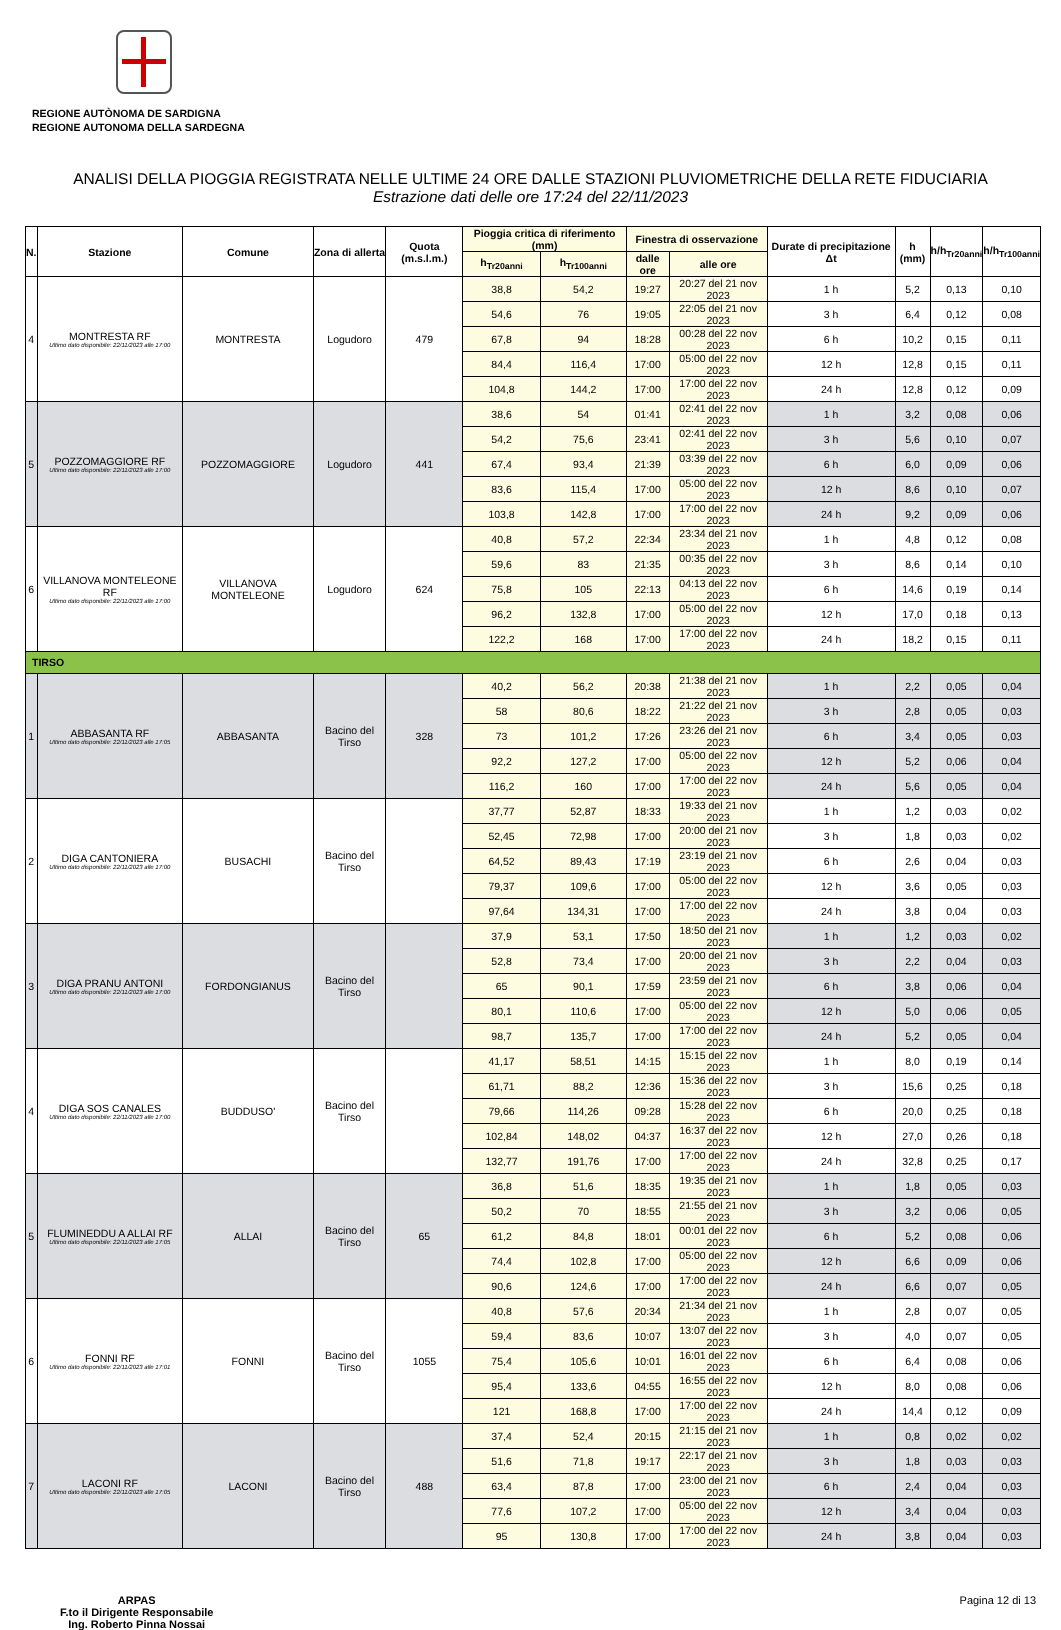REGIONE AUTÒNOMA DE SARDIGNA
REGIONE AUTONOMA DELLA SARDEGNA
ANALISI DELLA PIOGGIA REGISTRATA NELLE ULTIME 24 ORE DALLE STAZIONI PLUVIOMETRICHE DELLA RETE FIDUCIARIA
Estrazione dati delle ore 17:24 del 22/11/2023
| N. | Stazione | Comune | Zona di allerta | Quota (m.s.l.m.) | Pioggia critica di riferimento (mm) | | Finestra di osservazione | | Durate di precipitazione Δt | h (mm) | h/h<sub>Tr20anni</sub> | h/h<sub>Tr100anni</sub> |
| --- | --- | --- | --- | --- | --- | --- | --- | --- | --- | --- | --- | --- |
| | | | | | h<sub>Tr20anni</sub> | h<sub>Tr100anni</sub> | dalle ore | alle ore | | | | |
| 4 | MONTRESTA RF Ultimo dato disponibile: 22/11/2023 alle 17:00 | MONTRESTA | Logudoro | 479 | 38,8 | 54,2 | 19:27 | 20:27 del 21 nov 2023 | 1 h | 5,2 | 0,13 | 0,10 |
| | | | | | 54,6 | 76 | 19:05 | 22:05 del 21 nov 2023 | 3 h | 6,4 | 0,12 | 0,08 |
| | | | | | 67,8 | 94 | 18:28 | 00:28 del 22 nov 2023 | 6 h | 10,2 | 0,15 | 0,11 |
| | | | | | 84,4 | 116,4 | 17:00 | 05:00 del 22 nov 2023 | 12 h | 12,8 | 0,15 | 0,11 |
| | | | | | 104,8 | 144,2 | 17:00 | 17:00 del 22 nov 2023 | 24 h | 12,8 | 0,12 | 0,09 |
| 5 | POZZOMAGGIORE RF Ultimo dato disponibile: 22/11/2023 alle 17:00 | POZZOMAGGIORE | Logudoro | 441 | 38,6 | 54 | 01:41 | 02:41 del 22 nov 2023 | 1 h | 3,2 | 0,08 | 0,06 |
| | | | | | 54,2 | 75,6 | 23:41 | 02:41 del 22 nov 2023 | 3 h | 5,6 | 0,10 | 0,07 |
| | | | | | 67,4 | 93,4 | 21:39 | 03:39 del 22 nov 2023 | 6 h | 6,0 | 0,09 | 0,06 |
| | | | | | 83,6 | 115,4 | 17:00 | 05:00 del 22 nov 2023 | 12 h | 8,6 | 0,10 | 0,07 |
| | | | | | 103,8 | 142,8 | 17:00 | 17:00 del 22 nov 2023 | 24 h | 9,2 | 0,09 | 0,06 |
| 6 | VILLANOVA MONTELEONE RF Ultimo dato disponibile: 22/11/2023 alle 17:00 | VILLANOVA MONTELEONE | Logudoro | 624 | 40,8 | 57,2 | 22:34 | 23:34 del 21 nov 2023 | 1 h | 4,8 | 0,12 | 0,08 |
| | | | | | 59,6 | 83 | 21:35 | 00:35 del 22 nov 2023 | 3 h | 8,6 | 0,14 | 0,10 |
| | | | | | 75,8 | 105 | 22:13 | 04:13 del 22 nov 2023 | 6 h | 14,6 | 0,19 | 0,14 |
| | | | | | 96,2 | 132,8 | 17:00 | 05:00 del 22 nov 2023 | 12 h | 17,0 | 0,18 | 0,13 |
| | | | | | 122,2 | 168 | 17:00 | 17:00 del 22 nov 2023 | 24 h | 18,2 | 0,15 | 0,11 |
| TIRSO | | | | | | | | | | | | |
| 1 | ABBASANTA RF Ultimo dato disponibile: 22/11/2023 alle 17:05 | ABBASANTA | Bacino del Tirso | 328 | 40,2 | 56,2 | 20:38 | 21:38 del 21 nov 2023 | 1 h | 2,2 | 0,05 | 0,04 |
| | | | | | 58 | 80,6 | 18:22 | 21:22 del 21 nov 2023 | 3 h | 2,8 | 0,05 | 0,03 |
| | | | | | 73 | 101,2 | 17:26 | 23:26 del 21 nov 2023 | 6 h | 3,4 | 0,05 | 0,03 |
| | | | | | 92,2 | 127,2 | 17:00 | 05:00 del 22 nov 2023 | 12 h | 5,2 | 0,06 | 0,04 |
| | | | | | 116,2 | 160 | 17:00 | 17:00 del 22 nov 2023 | 24 h | 5,6 | 0,05 | 0,04 |
| 2 | DIGA CANTONIERA Ultimo dato disponibile: 22/11/2023 alle 17:00 | BUSACHI | Bacino del Tirso | | 37,77 | 52,87 | 18:33 | 19:33 del 21 nov 2023 | 1 h | 1,2 | 0,03 | 0,02 |
| | | | | | 52,45 | 72,98 | 17:00 | 20:00 del 21 nov 2023 | 3 h | 1,8 | 0,03 | 0,02 |
| | | | | | 64,52 | 89,43 | 17:19 | 23:19 del 21 nov 2023 | 6 h | 2,6 | 0,04 | 0,03 |
| | | | | | 79,37 | 109,6 | 17:00 | 05:00 del 22 nov 2023 | 12 h | 3,6 | 0,05 | 0,03 |
| | | | | | 97,64 | 134,31 | 17:00 | 17:00 del 22 nov 2023 | 24 h | 3,8 | 0,04 | 0,03 |
| 3 | DIGA PRANU ANTONI Ultimo dato disponibile: 22/11/2023 alle 17:00 | FORDONGIANUS | Bacino del Tirso | | 37,9 | 53,1 | 17:50 | 18:50 del 21 nov 2023 | 1 h | 1,2 | 0,03 | 0,02 |
| | | | | | 52,8 | 73,4 | 17:00 | 20:00 del 21 nov 2023 | 3 h | 2,2 | 0,04 | 0,03 |
| | | | | | 65 | 90,1 | 17:59 | 23:59 del 21 nov 2023 | 6 h | 3,8 | 0,06 | 0,04 |
| | | | | | 80,1 | 110,6 | 17:00 | 05:00 del 22 nov 2023 | 12 h | 5,0 | 0,06 | 0,05 |
| | | | | | 98,7 | 135,7 | 17:00 | 17:00 del 22 nov 2023 | 24 h | 5,2 | 0,05 | 0,04 |
| 4 | DIGA SOS CANALES Ultimo dato disponibile: 22/11/2023 alle 17:00 | BUDDUSO' | Bacino del Tirso | | 41,17 | 58,51 | 14:15 | 15:15 del 22 nov 2023 | 1 h | 8,0 | 0,19 | 0,14 |
| | | | | | 61,71 | 88,2 | 12:36 | 15:36 del 22 nov 2023 | 3 h | 15,6 | 0,25 | 0,18 |
| | | | | | 79,66 | 114,26 | 09:28 | 15:28 del 22 nov 2023 | 6 h | 20,0 | 0,25 | 0,18 |
| | | | | | 102,84 | 148,02 | 04:37 | 16:37 del 22 nov 2023 | 12 h | 27,0 | 0,26 | 0,18 |
| | | | | | 132,77 | 191,76 | 17:00 | 17:00 del 22 nov 2023 | 24 h | 32,8 | 0,25 | 0,17 |
| 5 | FLUMINEDDU A ALLAI RF Ultimo dato disponibile: 22/11/2023 alle 17:05 | ALLAI | Bacino del Tirso | 65 | 36,8 | 51,6 | 18:35 | 19:35 del 21 nov 2023 | 1 h | 1,8 | 0,05 | 0,03 |
| | | | | | 50,2 | 70 | 18:55 | 21:55 del 21 nov 2023 | 3 h | 3,2 | 0,06 | 0,05 |
| | | | | | 61,2 | 84,8 | 18:01 | 00:01 del 22 nov 2023 | 6 h | 5,2 | 0,08 | 0,06 |
| | | | | | 74,4 | 102,8 | 17:00 | 05:00 del 22 nov 2023 | 12 h | 6,6 | 0,09 | 0,06 |
| | | | | | 90,6 | 124,6 | 17:00 | 17:00 del 22 nov 2023 | 24 h | 6,6 | 0,07 | 0,05 |
| 6 | FONNI RF Ultimo dato disponibile: 22/11/2023 alle 17:01 | FONNI | Bacino del Tirso | 1055 | 40,8 | 57,6 | 20:34 | 21:34 del 21 nov 2023 | 1 h | 2,8 | 0,07 | 0,05 |
| | | | | | 59,4 | 83,6 | 10:07 | 13:07 del 22 nov 2023 | 3 h | 4,0 | 0,07 | 0,05 |
| | | | | | 75,4 | 105,6 | 10:01 | 16:01 del 22 nov 2023 | 6 h | 6,4 | 0,08 | 0,06 |
| | | | | | 95,4 | 133,6 | 04:55 | 16:55 del 22 nov 2023 | 12 h | 8,0 | 0,08 | 0,06 |
| | | | | | 121 | 168,8 | 17:00 | 17:00 del 22 nov 2023 | 24 h | 14,4 | 0,12 | 0,09 |
| 7 | LACONI RF Ultimo dato disponibile: 22/11/2023 alle 17:05 | LACONI | Bacino del Tirso | 488 | 37,4 | 52,4 | 20:15 | 21:15 del 21 nov 2023 | 1 h | 0,8 | 0,02 | 0,02 |
| | | | | | 51,6 | 71,8 | 19:17 | 22:17 del 21 nov 2023 | 3 h | 1,8 | 0,03 | 0,03 |
| | | | | | 63,4 | 87,8 | 17:00 | 23:00 del 21 nov 2023 | 6 h | 2,4 | 0,04 | 0,03 |
| | | | | | 77,6 | 107,2 | 17:00 | 05:00 del 22 nov 2023 | 12 h | 3,4 | 0,04 | 0,03 |
| | | | | | 95 | 130,8 | 17:00 | 17:00 del 22 nov 2023 | 24 h | 3,8 | 0,04 | 0,03 |
ARPAS
F.to il Dirigente Responsabile
Ing. Roberto Pinna Nossai
Pagina 12 di 13